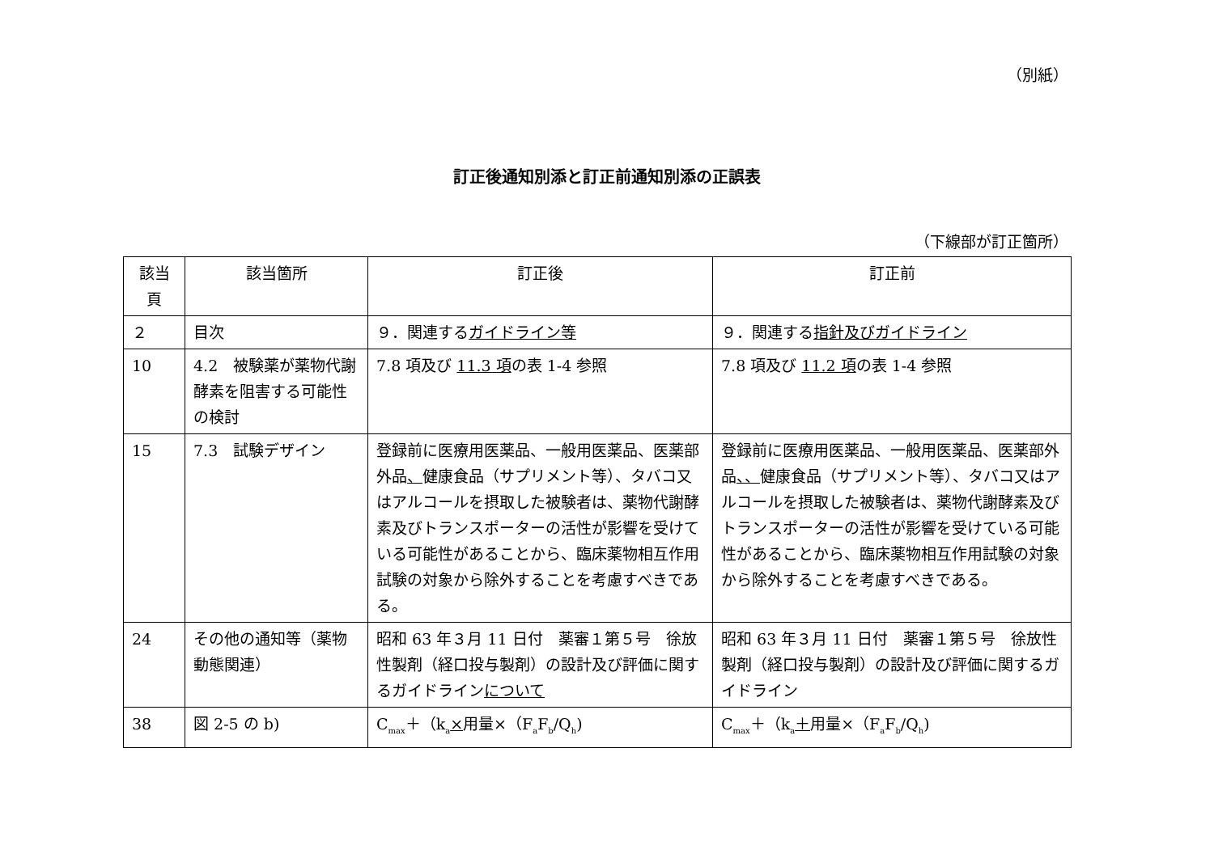（別紙）
訂正後通知別添と訂正前通知別添の正誤表
（下線部が訂正箇所）
| 該当 頁 | 該当箇所 | 訂正後 | 訂正前 |
| --- | --- | --- | --- |
| ２ | 目次 | ９．関連する ガイドライン等 | ９．関連する 指針及びガイドライン |
| 10 | 4.2 被験薬が薬物代謝酵素を阻害する可能性の検討 | 7.8 項及び 11.3 項 の表 1-4 参照 | 7.8 項及び 11.2 項 の表 1-4 参照 |
| 15 | 7.3 試験デザイン | 登録前に医療用医薬品、一般用医薬品、医薬部外品 、 健康食品（サプリメント等）、タバコ又はアルコールを摂取した被験者は、薬物代謝酵素及びトランスポーターの活性が影響を受けている可能性があることから、臨床薬物相互作用試験の対象から除外することを考慮すべきである。 | 登録前に医療用医薬品、一般用医薬品、医薬部外品 、、 健康食品（サプリメント等）、タバコ又はアルコールを摂取した被験者は、薬物代謝酵素及びトランスポーターの活性が影響を受けている可能性があることから、臨床薬物相互作用試験の対象から除外することを考慮すべきである。 |
| 24 | その他の通知等（薬物動態関連） | 昭和 63 年３月 11 日付 薬審１第５号 徐放性製剤（経口投与製剤）の設計及び評価に関するガイドライン について | 昭和 63 年３月 11 日付 薬審１第５号 徐放性製剤（経口投与製剤）の設計及び評価に関するガイドライン |
| 38 | 図 2-5 の b) | C<sub>max</sub>＋（k<sub>a</sub> × 用量×（F<sub>a</sub>F<sub>b</sub>/Q<sub>h</sub>) | C<sub>max</sub>＋（k<sub>a</sub> ＋ 用量×（F<sub>a</sub>F<sub>b</sub>/Q<sub>h</sub>) |